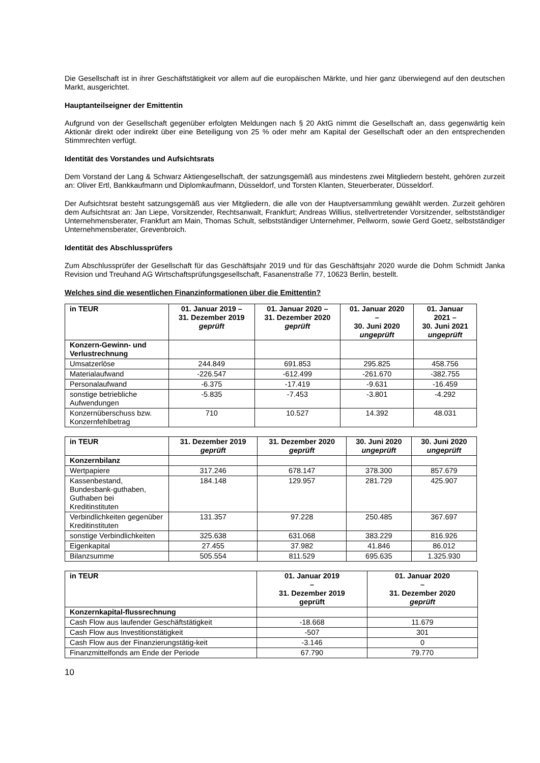Die Gesellschaft ist in ihrer Geschäftstätigkeit vor allem auf die europäischen Märkte, und hier ganz überwiegend auf den deutschen Markt, ausgerichtet.
Hauptanteilseigner der Emittentin
Aufgrund von der Gesellschaft gegenüber erfolgten Meldungen nach § 20 AktG nimmt die Gesellschaft an, dass gegenwärtig kein Aktionär direkt oder indirekt über eine Beteiligung von 25 % oder mehr am Kapital der Gesellschaft oder an den entsprechenden Stimmrechten verfügt.
Identität des Vorstandes und Aufsichtsrats
Dem Vorstand der Lang & Schwarz Aktiengesellschaft, der satzungsgemäß aus mindestens zwei Mitgliedern besteht, gehören zurzeit an: Oliver Ertl, Bankkaufmann und Diplomkaufmann, Düsseldorf, und Torsten Klanten, Steuerberater, Düsseldorf.
Der Aufsichtsrat besteht satzungsgemäß aus vier Mitgliedern, die alle von der Hauptversammlung gewählt werden. Zurzeit gehören dem Aufsichtsrat an: Jan Liepe, Vorsitzender, Rechtsanwalt, Frankfurt; Andreas Willius, stellvertretender Vorsitzender, selbstständiger Unternehmensberater, Frankfurt am Main, Thomas Schult, selbstständiger Unternehmer, Pellworm, sowie Gerd Goetz, selbstständiger Unternehmensberater, Grevenbroich.
Identität des Abschlussprüfers
Zum Abschlussprüfer der Gesellschaft für das Geschäftsjahr 2019 und für das Geschäftsjahr 2020 wurde die Dohm Schmidt Janka Revision und Treuhand AG Wirtschaftsprüfungsgesellschaft, Fasanenstraße 77, 10623 Berlin, bestellt.
Welches sind die wesentlichen Finanzinformationen über die Emittentin?
| in TEUR | 01. Januar 2019 – 31. Dezember 2019 geprüft | 01. Januar 2020 – 31. Dezember 2020 geprüft | 01. Januar 2020 – 30. Juni 2020 ungeprüft | 01. Januar 2021 – 30. Juni 2021 ungeprüft |
| --- | --- | --- | --- | --- |
| Konzern-Gewinn- und Verlustrechnung | | | | |
| Umsatzerlöse | 244.849 | 691.853 | 295.825 | 458.756 |
| Materialaufwand | -226.547 | -612.499 | -261.670 | -382.755 |
| Personalaufwand | -6.375 | -17.419 | -9.631 | -16.459 |
| sonstige betriebliche Aufwendungen | -5.835 | -7.453 | -3.801 | -4.292 |
| Konzernüberschuss bzw. Konzernfehlbetrag | 710 | 10.527 | 14.392 | 48.031 |
| in TEUR | 31. Dezember 2019 geprüft | 31. Dezember 2020 geprüft | 30. Juni 2020 ungeprüft | 30. Juni 2020 ungeprüft |
| --- | --- | --- | --- | --- |
| Konzernbilanz | | | | |
| Wertpapiere | 317.246 | 678.147 | 378.300 | 857.679 |
| Kassenbestand, Bundesbank-guthaben, Guthaben bei Kreditinstituten | 184.148 | 129.957 | 281.729 | 425.907 |
| Verbindlichkeiten gegenüber Kreditinstituten | 131.357 | 97.228 | 250.485 | 367.697 |
| sonstige Verbindlichkeiten | 325.638 | 631.068 | 383.229 | 816.926 |
| Eigenkapital | 27.455 | 37.982 | 41.846 | 86.012 |
| Bilanzsumme | 505.554 | 811.529 | 695.635 | 1.325.930 |
| in TEUR | 01. Januar 2019 – 31. Dezember 2019 geprüft | 01. Januar 2020 – 31. Dezember 2020 geprüft |
| --- | --- | --- |
| Konzernkapital-flussrechnung | | |
| Cash Flow aus laufender Geschäftstätigkeit | -18.668 | 11.679 |
| Cash Flow aus Investitionstätigkeit | -507 | 301 |
| Cash Flow aus der Finanzierungstätig-keit | -3.146 | 0 |
| Finanzmittelfonds am Ende der Periode | 67.790 | 79.770 |
10